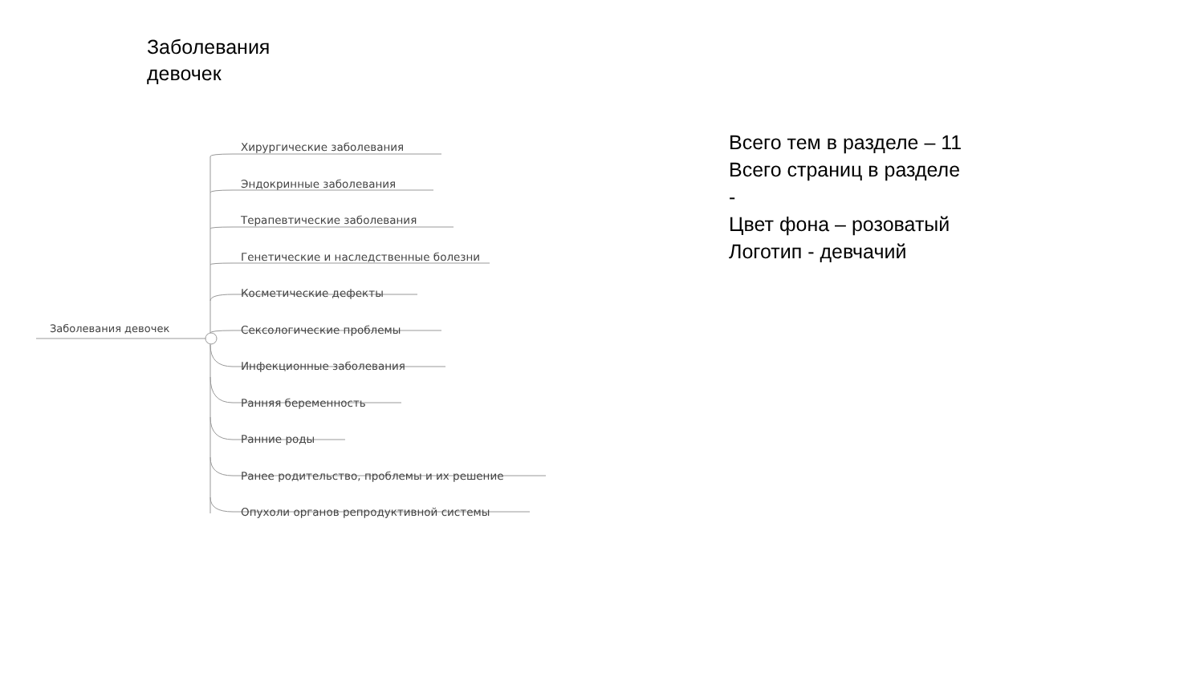Заболевания
девочек
Заболевания девочек
Хирургические заболевания
Эндокринные заболевания
Терапевтические заболевания
Генетические и наследственные болезни
Косметические дефекты
Сексологические проблемы
Инфекционные заболевания
Ранняя беременность
Ранние роды
Ранее родительство, проблемы и их решение
Опухоли органов репродуктивной системы
Всего тем в разделе – 11
Всего страниц в разделе
-
Цвет фона – розоватый
Логотип - девчачий